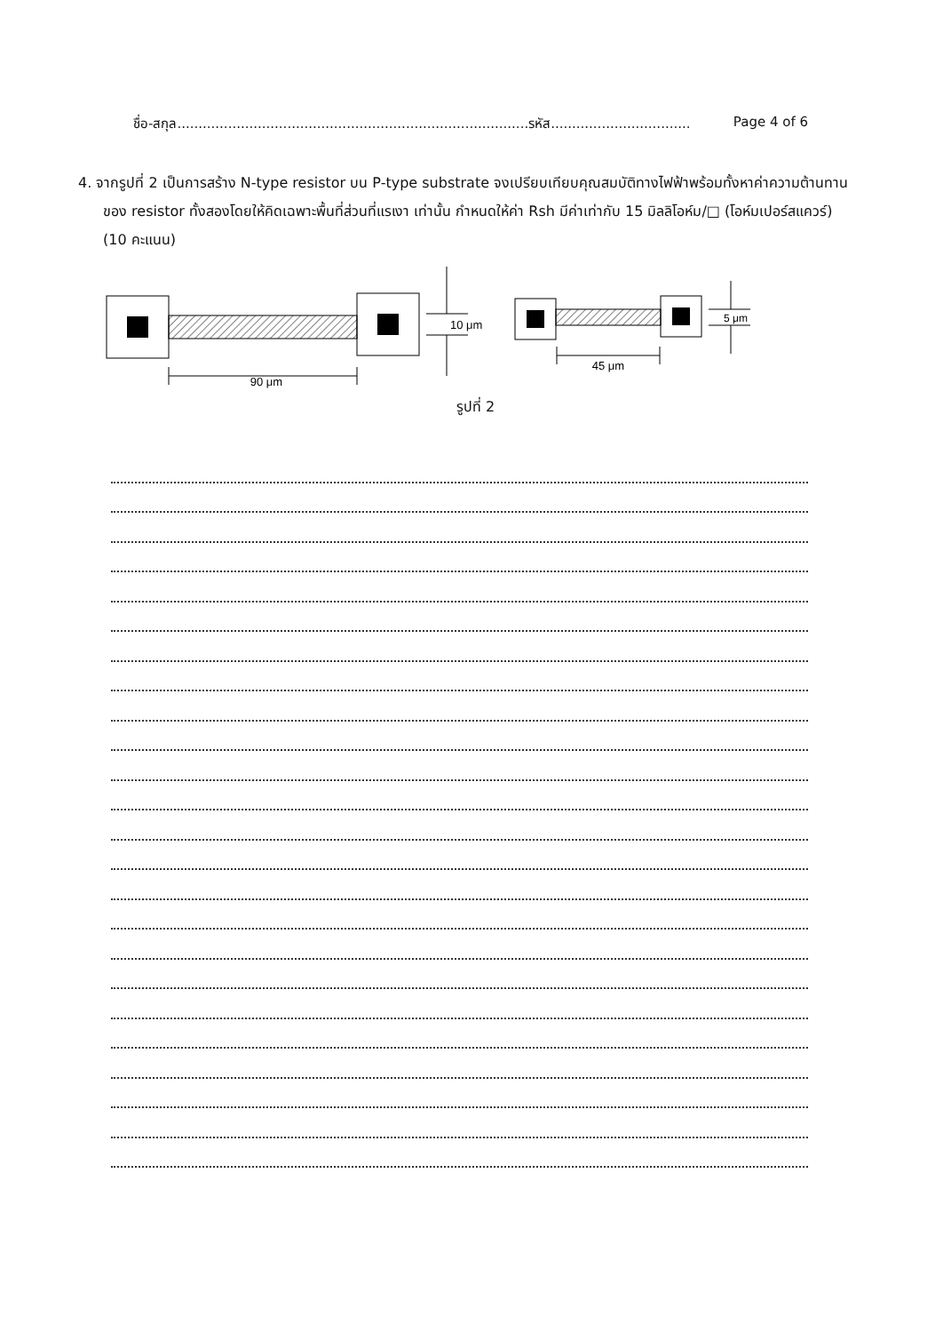ชื่อ-สกุล...................................................................................รหัส................................. Page 4 of 6
4. จากรูปที่ 2 เป็นการสร้าง N-type resistor บน P-type substrate จงเปรียบเทียบคุณสมบัติทางไฟฟ้าพร้อมทั้งหาค่าความต้านทานของ resistor ทั้งสองโดยให้คิดเฉพาะพื้นที่ส่วนที่แรเงา เท่านั้น กำหนดให้ค่า Rsh มีค่าเท่ากับ 15 มิลลิโอห์ม/□ (โอห์มเปอร์สแควร์) (10 คะแนน)
90 μm
10 μm
45 μm
5 μm
รูปที่ 2